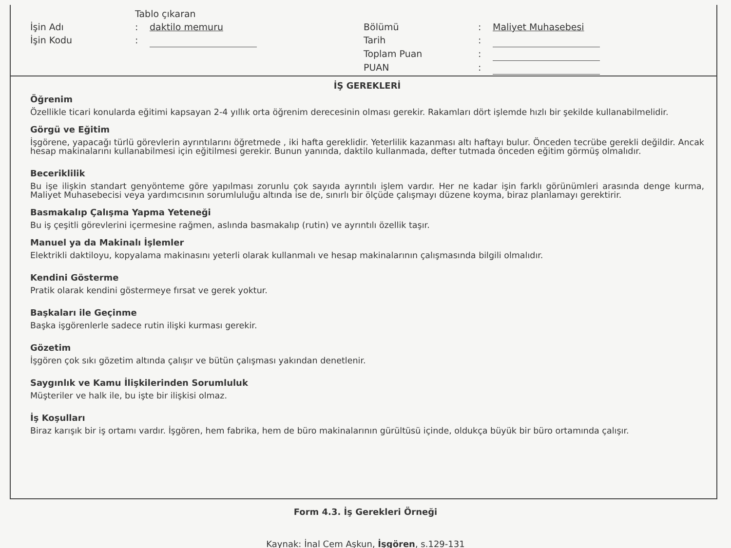Tablo çıkaran
İşin Adı: daktilo memuru
İşin Kodu:
Bölümü: Maliyet Muhasebesi
Tarih:
Toplam Puan:
PUAN:
İŞ GEREKLERİ
Öğrenim
Özellikle ticari konularda eğitimi kapsayan 2-4 yıllık orta öğrenim derecesinin olması gerekir. Rakamları dört işlemde hızlı bir şekilde kullanabilmelidir.
Görgü ve Eğitim
İşgörene, yapacağı türlü görevlerin ayrıntılarını öğretmede , iki hafta gereklidir. Yeterlilik kazanması altı haftayı bulur. Önceden tecrübe gerekli değildir. Ancak hesap makinalarını kullanabilmesi için eğitilmesi gerekir. Bunun yanında, daktilo kullanmada, defter tutmada önceden eğitim görmüş olmalıdır.
Beceriklilik
Bu işe ilişkin standart genyönteme göre yapılması zorunlu çok sayıda ayrıntılı işlem vardır. Her ne kadar işin farklı görünümleri arasında denge kurma, Maliyet Muhasebecisi veya yardımcısının sorumluluğu altında ise de, sınırlı bir ölçüde çalışmayı düzene koyma, biraz planlamayı gerektirir.
Basmakalıp Çalışma Yapma Yeteneği
Bu iş çeşitli görevlerini içermesine rağmen, aslında basmakalıp (rutin) ve ayrıntılı özellik taşır.
Manuel ya da Makinalı İşlemler
Elektrikli daktiloyu, kopyalama makinasını yeterli olarak kullanmalı ve hesap makinalarının çalışmasında bilgili olmalıdır.
Kendini Gösterme
Pratik olarak kendini göstermeye fırsat ve gerek yoktur.
Başkaları ile Geçinme
Başka işgörenlerle sadece rutin ilişki kurması gerekir.
Gözetim
İşgören çok sıkı gözetim altında çalışır ve bütün çalışması yakından denetlenir.
Saygınlık ve Kamu İlişkilerinden Sorumluluk
Müşteriler ve halk ile, bu işte bir ilişkisi olmaz.
İş Koşulları
Biraz karışık bir iş ortamı vardır. İşgören, hem fabrika, hem de büro makinalarının gürültüsü içinde, oldukça büyük bir büro ortamında çalışır.
Form 4.3. İş Gerekleri Örneği
Kaynak: İnal Cem Aşkun, İşgören, s.129-131